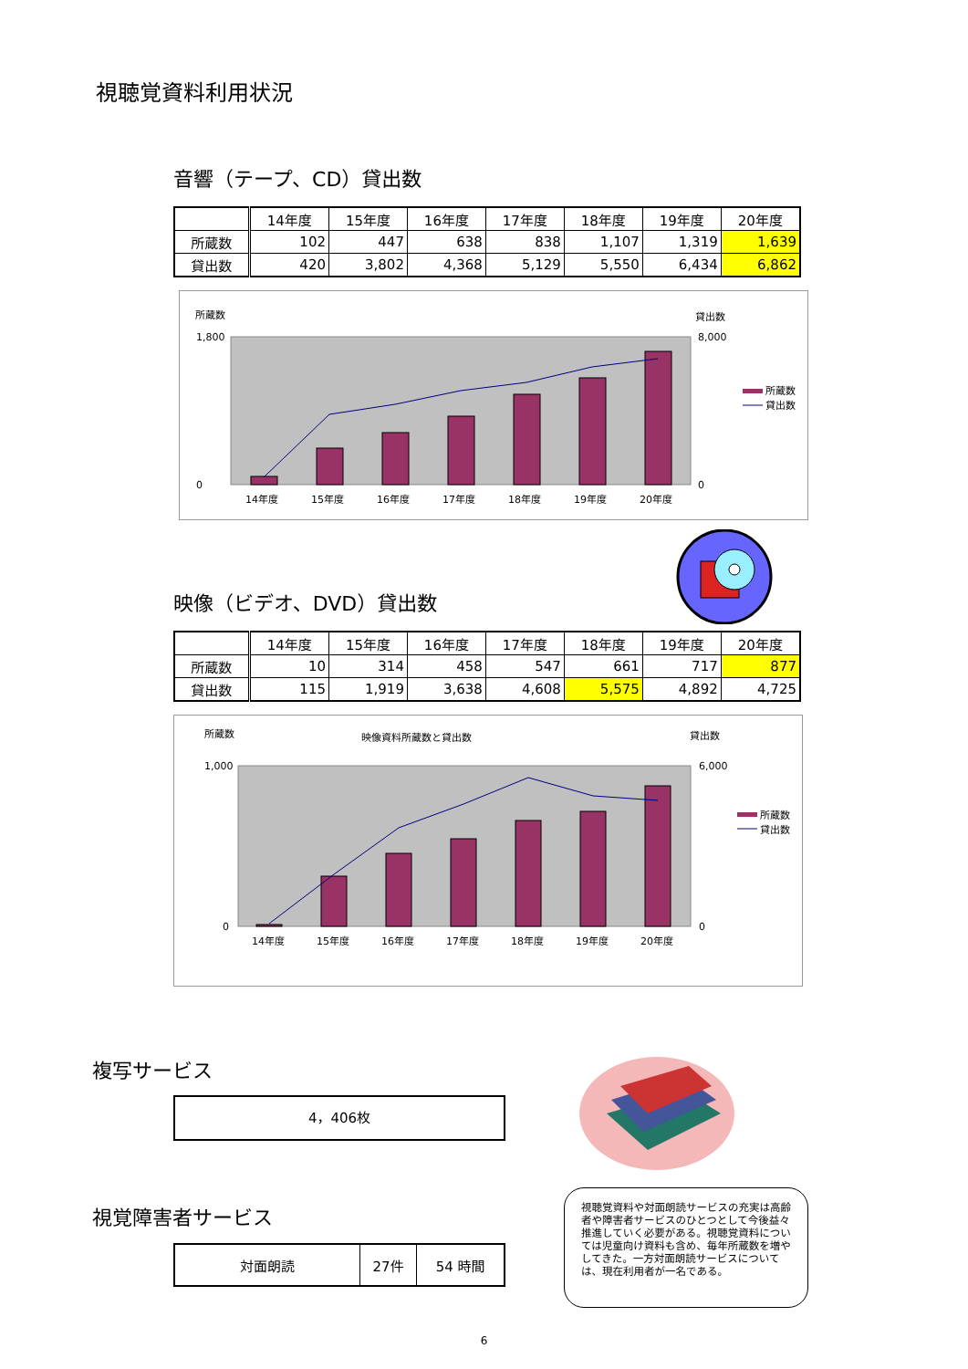視聴覚資料利用状況
音響（テープ、CD）貸出数
| | 14年度 | 15年度 | 16年度 | 17年度 | 18年度 | 19年度 | 20年度 |
| --- | --- | --- | --- | --- | --- | --- | --- |
| 所蔵数 | 102 | 447 | 638 | 838 | 1,107 | 1,319 | 1,639 |
| 貸出数 | 420 | 3,802 | 4,368 | 5,129 | 5,550 | 6,434 | 6,862 |
所蔵数
貸出数
1,800
0
8,000
0
14年度
15年度
16年度
17年度
18年度
19年度
20年度
所蔵数
貸出数
映像（ビデオ、DVD）貸出数
| | 14年度 | 15年度 | 16年度 | 17年度 | 18年度 | 19年度 | 20年度 |
| --- | --- | --- | --- | --- | --- | --- | --- |
| 所蔵数 | 10 | 314 | 458 | 547 | 661 | 717 | 877 |
| 貸出数 | 115 | 1,919 | 3,638 | 4,608 | 5,575 | 4,892 | 4,725 |
所蔵数
映像資料所蔵数と貸出数
貸出数
1,000
0
6,000
0
14年度
15年度
16年度
17年度
18年度
19年度
20年度
所蔵数
貸出数
複写サービス
4，406枚
視覚障害者サービス
| 対面朗読 | 27件 | 54 時間 |
視聴覚資料や対面朗読サービスの充実は高齢者や障害者サービスのひとつとして今後益々推進していく必要がある。視聴覚資料については児童向け資料も含め、毎年所蔵数を増やしてきた。一方対面朗読サービスについては、現在利用者が一名である。
6